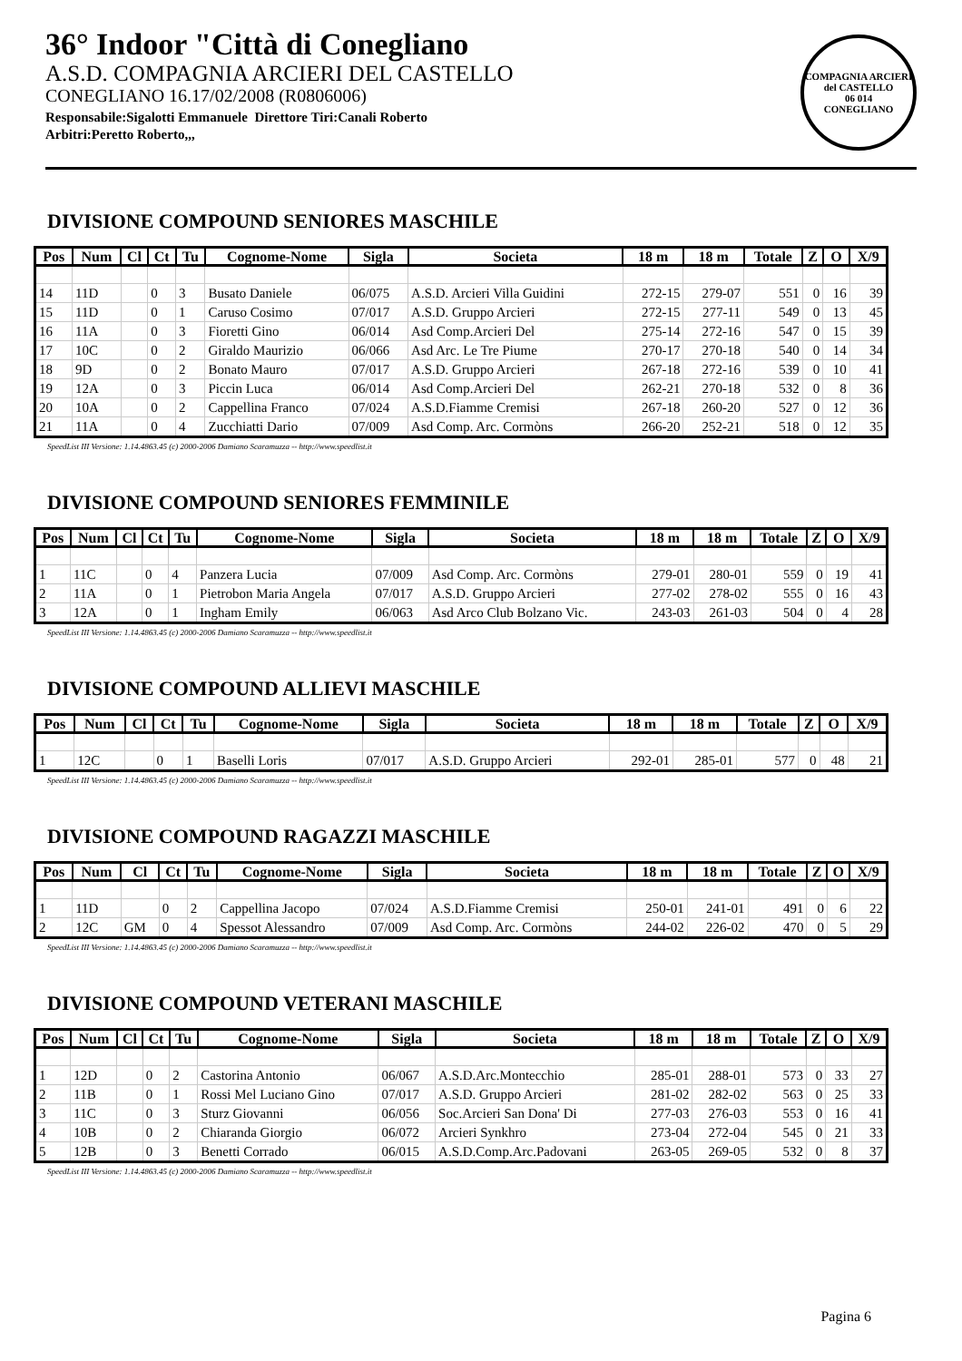36° Indoor "Città di Conegliano
A.S.D. COMPAGNIA ARCIERI DEL CASTELLO
CONEGLIANO 16.17/02/2008 (R0806006)
Responsabile:Sigalotti Emmanuele Direttore Tiri:Canali Roberto
Arbitri:Peretto Roberto,,,
COMPAGNIA ARCIERI del CASTELLO
06 014
CONEGLIANO
DIVISIONE COMPOUND SENIORES MASCHILE
| Pos | Num | Cl | Ct | Tu | Cognome-Nome | Sigla | Societa | 18 m | 18 m | Totale | Z | O | X/9 |
| --- | --- | --- | --- | --- | --- | --- | --- | --- | --- | --- | --- | --- | --- |
| 14 | 11D | | 0 | 3 | Busato Daniele | 06/075 | A.S.D. Arcieri Villa Guidini | 272-15 | 279-07 | 551 | 0 | 16 | 39 |
| 15 | 11D | | 0 | 1 | Caruso Cosimo | 07/017 | A.S.D. Gruppo Arcieri | 272-15 | 277-11 | 549 | 0 | 13 | 45 |
| 16 | 11A | | 0 | 3 | Fioretti Gino | 06/014 | Asd Comp.Arcieri Del | 275-14 | 272-16 | 547 | 0 | 15 | 39 |
| 17 | 10C | | 0 | 2 | Giraldo Maurizio | 06/066 | Asd Arc. Le Tre Piume | 270-17 | 270-18 | 540 | 0 | 14 | 34 |
| 18 | 9D | | 0 | 2 | Bonato Mauro | 07/017 | A.S.D. Gruppo Arcieri | 267-18 | 272-16 | 539 | 0 | 10 | 41 |
| 19 | 12A | | 0 | 3 | Piccin Luca | 06/014 | Asd Comp.Arcieri Del | 262-21 | 270-18 | 532 | 0 | 8 | 36 |
| 20 | 10A | | 0 | 2 | Cappellina Franco | 07/024 | A.S.D.Fiamme Cremisi | 267-18 | 260-20 | 527 | 0 | 12 | 36 |
| 21 | 11A | | 0 | 4 | Zucchiatti Dario | 07/009 | Asd Comp. Arc. Cormòns | 266-20 | 252-21 | 518 | 0 | 12 | 35 |
SpeedList III Versione: 1.14.4863.45 (c) 2000-2006 Damiano Scaramuzza -- http://www.speedlist.it
DIVISIONE COMPOUND SENIORES FEMMINILE
| Pos | Num | Cl | Ct | Tu | Cognome-Nome | Sigla | Societa | 18 m | 18 m | Totale | Z | O | X/9 |
| --- | --- | --- | --- | --- | --- | --- | --- | --- | --- | --- | --- | --- | --- |
| 1 | 11C | | 0 | 4 | Panzera Lucia | 07/009 | Asd Comp. Arc. Cormòns | 279-01 | 280-01 | 559 | 0 | 19 | 41 |
| 2 | 11A | | 0 | 1 | Pietrobon Maria Angela | 07/017 | A.S.D. Gruppo Arcieri | 277-02 | 278-02 | 555 | 0 | 16 | 43 |
| 3 | 12A | | 0 | 1 | Ingham Emily | 06/063 | Asd Arco Club Bolzano Vic. | 243-03 | 261-03 | 504 | 0 | 4 | 28 |
SpeedList III Versione: 1.14.4863.45 (c) 2000-2006 Damiano Scaramuzza -- http://www.speedlist.it
DIVISIONE COMPOUND ALLIEVI MASCHILE
| Pos | Num | Cl | Ct | Tu | Cognome-Nome | Sigla | Societa | 18 m | 18 m | Totale | Z | O | X/9 |
| --- | --- | --- | --- | --- | --- | --- | --- | --- | --- | --- | --- | --- | --- |
| 1 | 12C | | 0 | 1 | Baselli Loris | 07/017 | A.S.D. Gruppo Arcieri | 292-01 | 285-01 | 577 | 0 | 48 | 21 |
SpeedList III Versione: 1.14.4863.45 (c) 2000-2006 Damiano Scaramuzza -- http://www.speedlist.it
DIVISIONE COMPOUND RAGAZZI MASCHILE
| Pos | Num | Cl | Ct | Tu | Cognome-Nome | Sigla | Societa | 18 m | 18 m | Totale | Z | O | X/9 |
| --- | --- | --- | --- | --- | --- | --- | --- | --- | --- | --- | --- | --- | --- |
| 1 | 11D | | 0 | 2 | Cappellina Jacopo | 07/024 | A.S.D.Fiamme Cremisi | 250-01 | 241-01 | 491 | 0 | 6 | 22 |
| 2 | 12C | GM | 0 | 4 | Spessot Alessandro | 07/009 | Asd Comp. Arc. Cormòns | 244-02 | 226-02 | 470 | 0 | 5 | 29 |
SpeedList III Versione: 1.14.4863.45 (c) 2000-2006 Damiano Scaramuzza -- http://www.speedlist.it
DIVISIONE COMPOUND VETERANI MASCHILE
| Pos | Num | Cl | Ct | Tu | Cognome-Nome | Sigla | Societa | 18 m | 18 m | Totale | Z | O | X/9 |
| --- | --- | --- | --- | --- | --- | --- | --- | --- | --- | --- | --- | --- | --- |
| 1 | 12D | | 0 | 2 | Castorina Antonio | 06/067 | A.S.D.Arc.Montecchio | 285-01 | 288-01 | 573 | 0 | 33 | 27 |
| 2 | 11B | | 0 | 1 | Rossi Mel Luciano Gino | 07/017 | A.S.D. Gruppo Arcieri | 281-02 | 282-02 | 563 | 0 | 25 | 33 |
| 3 | 11C | | 0 | 3 | Sturz Giovanni | 06/056 | Soc.Arcieri San Dona' Di | 277-03 | 276-03 | 553 | 0 | 16 | 41 |
| 4 | 10B | | 0 | 2 | Chiaranda Giorgio | 06/072 | Arcieri Synkhro | 273-04 | 272-04 | 545 | 0 | 21 | 33 |
| 5 | 12B | | 0 | 3 | Benetti Corrado | 06/015 | A.S.D.Comp.Arc.Padovani | 263-05 | 269-05 | 532 | 0 | 8 | 37 |
SpeedList III Versione: 1.14.4863.45 (c) 2000-2006 Damiano Scaramuzza -- http://www.speedlist.it
Pagina 6